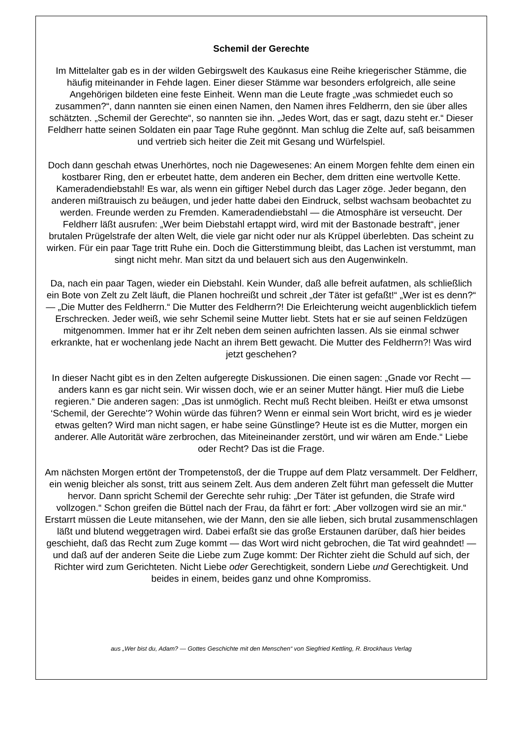Schemil der Gerechte
Im Mittelalter gab es in der wilden Gebirgswelt des Kaukasus eine Reihe kriegerischer Stämme, die häufig miteinander in Fehde lagen. Einer dieser Stämme war besonders erfolgreich, alle seine Angehörigen bildeten eine feste Einheit. Wenn man die Leute fragte „was schmiedet euch so zusammen?“, dann nannten sie einen einen Namen, den Namen ihres Feldherrn, den sie über alles schätzten. „Schemil der Gerechte“, so nannten sie ihn. „Jedes Wort, das er sagt, dazu steht er.“ Dieser Feldherr hatte seinen Soldaten ein paar Tage Ruhe gegönnt. Man schlug die Zelte auf, saß beisammen und vertrieb sich heiter die Zeit mit Gesang und Würfelspiel.
Doch dann geschah etwas Unerhörtes, noch nie Dagewesenes: An einem Morgen fehlte dem einen ein kostbarer Ring, den er erbeutet hatte, dem anderen ein Becher, dem dritten eine wertvolle Kette. Kameradendiebstahl! Es war, als wenn ein giftiger Nebel durch das Lager zöge. Jeder begann, den anderen mißtrauisch zu beäugen, und jeder hatte dabei den Eindruck, selbst wachsam beobachtet zu werden. Freunde werden zu Fremden. Kameradendiebstahl — die Atmosphäre ist verseucht. Der Feldherr läßt ausrufen: „Wer beim Diebstahl ertappt wird, wird mit der Bastonade bestraft“, jener brutalen Prügelstrafe der alten Welt, die viele gar nicht oder nur als Krüppel überlebten. Das scheint zu wirken. Für ein paar Tage tritt Ruhe ein. Doch die Gitterstimmung bleibt, das Lachen ist verstummt, man singt nicht mehr. Man sitzt da und belauert sich aus den Augenwinkeln.
Da, nach ein paar Tagen, wieder ein Diebstahl. Kein Wunder, daß alle befreit aufatmen, als schließlich ein Bote von Zelt zu Zelt läuft, die Planen hochreißt und schreit „der Täter ist gefaßt!“ „Wer ist es denn?“ — „Die Mutter des Feldherrn.“ Die Mutter des Feldherrn?! Die Erleichterung weicht augenblicklich tiefem Erschrecken. Jeder weiß, wie sehr Schemil seine Mutter liebt. Stets hat er sie auf seinen Feldzügen mitgenommen. Immer hat er ihr Zelt neben dem seinen aufrichten lassen. Als sie einmal schwer erkrankte, hat er wochenlang jede Nacht an ihrem Bett gewacht. Die Mutter des Feldherrn?! Was wird jetzt geschehen?
In dieser Nacht gibt es in den Zelten aufgeregte Diskussionen. Die einen sagen: „Gnade vor Recht — anders kann es gar nicht sein. Wir wissen doch, wie er an seiner Mutter hängt. Hier muß die Liebe regieren.“ Die anderen sagen: „Das ist unmöglich. Recht muß Recht bleiben. Heißt er etwa umsonst ‘Schemil, der Gerechte'? Wohin würde das führen? Wenn er einmal sein Wort bricht, wird es je wieder etwas gelten? Wird man nicht sagen, er habe seine Günstlinge? Heute ist es die Mutter, morgen ein anderer. Alle Autorität wäre zerbrochen, das Miteineinander zerstört, und wir wären am Ende.“ Liebe oder Recht? Das ist die Frage.
Am nächsten Morgen ertönt der Trompetenstoß, der die Truppe auf dem Platz versammelt. Der Feldherr, ein wenig bleicher als sonst, tritt aus seinem Zelt. Aus dem anderen Zelt führt man gefesselt die Mutter hervor. Dann spricht Schemil der Gerechte sehr ruhig: „Der Täter ist gefunden, die Strafe wird vollzogen.“ Schon greifen die Büttel nach der Frau, da fährt er fort: „Aber vollzogen wird sie an mir.“ Erstarrt müssen die Leute mitansehen, wie der Mann, den sie alle lieben, sich brutal zusammenschlagen läßt und blutend weggetragen wird. Dabei erfaßt sie das große Erstaunen darüber, daß hier beides geschieht, daß das Recht zum Zuge kommt — das Wort wird nicht gebrochen, die Tat wird geahndet! — und daß auf der anderen Seite die Liebe zum Zuge kommt: Der Richter zieht die Schuld auf sich, der Richter wird zum Gerichteten. Nicht Liebe oder Gerechtigkeit, sondern Liebe und Gerechtigkeit. Und beides in einem, beides ganz und ohne Kompromiss.
aus „Wer bist du, Adam? — Gottes Geschichte mit den Menschen“ von Siegfried Kettling, R. Brockhaus Verlag